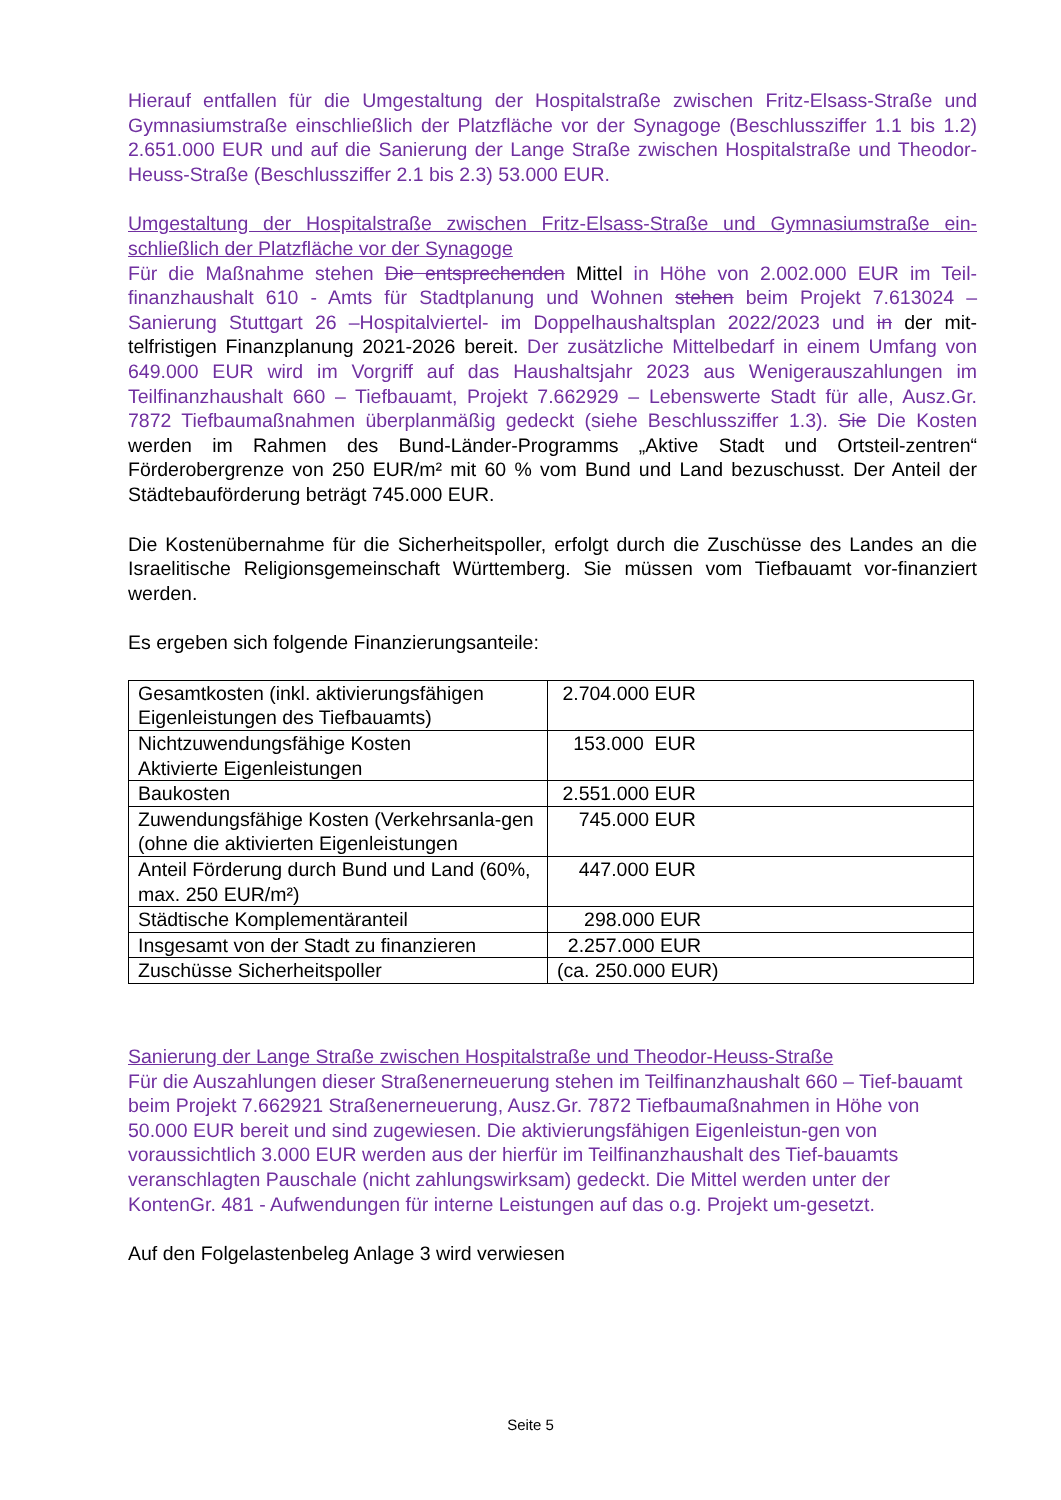Hierauf entfallen für die Umgestaltung der Hospitalstraße zwischen Fritz-Elsass-Straße und Gymnasiumstraße einschließlich der Platzfläche vor der Synagoge (Beschlussziffer 1.1 bis 1.2) 2.651.000 EUR und auf die Sanierung der Lange Straße zwischen Hospitalstraße und Theodor-Heuss-Straße (Beschlussziffer 2.1 bis 2.3) 53.000 EUR.
Umgestaltung der Hospitalstraße zwischen Fritz-Elsass-Straße und Gymnasiumstraße ein-schließlich der Platzfläche vor der Synagoge
Für die Maßnahme stehen Die entsprechenden Mittel in Höhe von 2.002.000 EUR im Teil-finanzhaushalt 610 - Amts für Stadtplanung und Wohnen stehen beim Projekt 7.613024 – Sanierung Stuttgart 26 –Hospitalviertel- im Doppelhaushaltsplan 2022/2023 und in der mit-telfristigen Finanzplanung 2021-2026 bereit. Der zusätzliche Mittelbedarf in einem Umfang von 649.000 EUR wird im Vorgriff auf das Haushaltsjahr 2023 aus Wenigerauszahlungen im Teilfinanzhaushalt 660 – Tiefbauamt, Projekt 7.662929 – Lebenswerte Stadt für alle, Ausz.Gr. 7872 Tiefbaumaßnahmen überplanmäßig gedeckt (siehe Beschlussziffer 1.3). Sie Die Kosten werden im Rahmen des Bund-Länder-Programms „Aktive Stadt und Ortsteil-zentren“ Förderobergrenze von 250 EUR/m² mit 60 % vom Bund und Land bezuschusst. Der Anteil der Städtebauförderung beträgt 745.000 EUR.
Die Kostenübernahme für die Sicherheitspoller, erfolgt durch die Zuschüsse des Landes an die Israelitische Religionsgemeinschaft Württemberg. Sie müssen vom Tiefbauamt vor-finanziert werden.
Es ergeben sich folgende Finanzierungsanteile:
| Gesamtkosten (inkl. aktivierungsfähigen Eigenleistungen des Tiefbauamts) | 2.704.000 EUR |
| Nichtzuwendungsfähige Kosten Aktivierte Eigenleistungen | 153.000 EUR |
| Baukosten | 2.551.000 EUR |
| Zuwendungsfähige Kosten (Verkehrsanla-gen (ohne die aktivierten Eigenleistungen | 745.000 EUR |
| Anteil Förderung durch Bund und Land (60%, max. 250 EUR/m²) | 447.000 EUR |
| Städtische Komplementäranteil | 298.000 EUR |
| Insgesamt von der Stadt zu finanzieren | 2.257.000 EUR |
| Zuschüsse Sicherheitspoller | (ca. 250.000 EUR) |
Sanierung der Lange Straße zwischen Hospitalstraße und Theodor-Heuss-Straße
Für die Auszahlungen dieser Straßenerneuerung stehen im Teilfinanzhaushalt 660 – Tief-bauamt beim Projekt 7.662921 Straßenerneuerung, Ausz.Gr. 7872 Tiefbaumaßnahmen in Höhe von 50.000 EUR bereit und sind zugewiesen. Die aktivierungsfähigen Eigenleistun-gen von voraussichtlich 3.000 EUR werden aus der hierfür im Teilfinanzhaushalt des Tief-bauamts veranschlagten Pauschale (nicht zahlungswirksam) gedeckt. Die Mittel werden unter der KontenGr. 481 - Aufwendungen für interne Leistungen auf das o.g. Projekt um-gesetzt.
Auf den Folgelastenbeleg Anlage 3 wird verwiesen
Seite 5